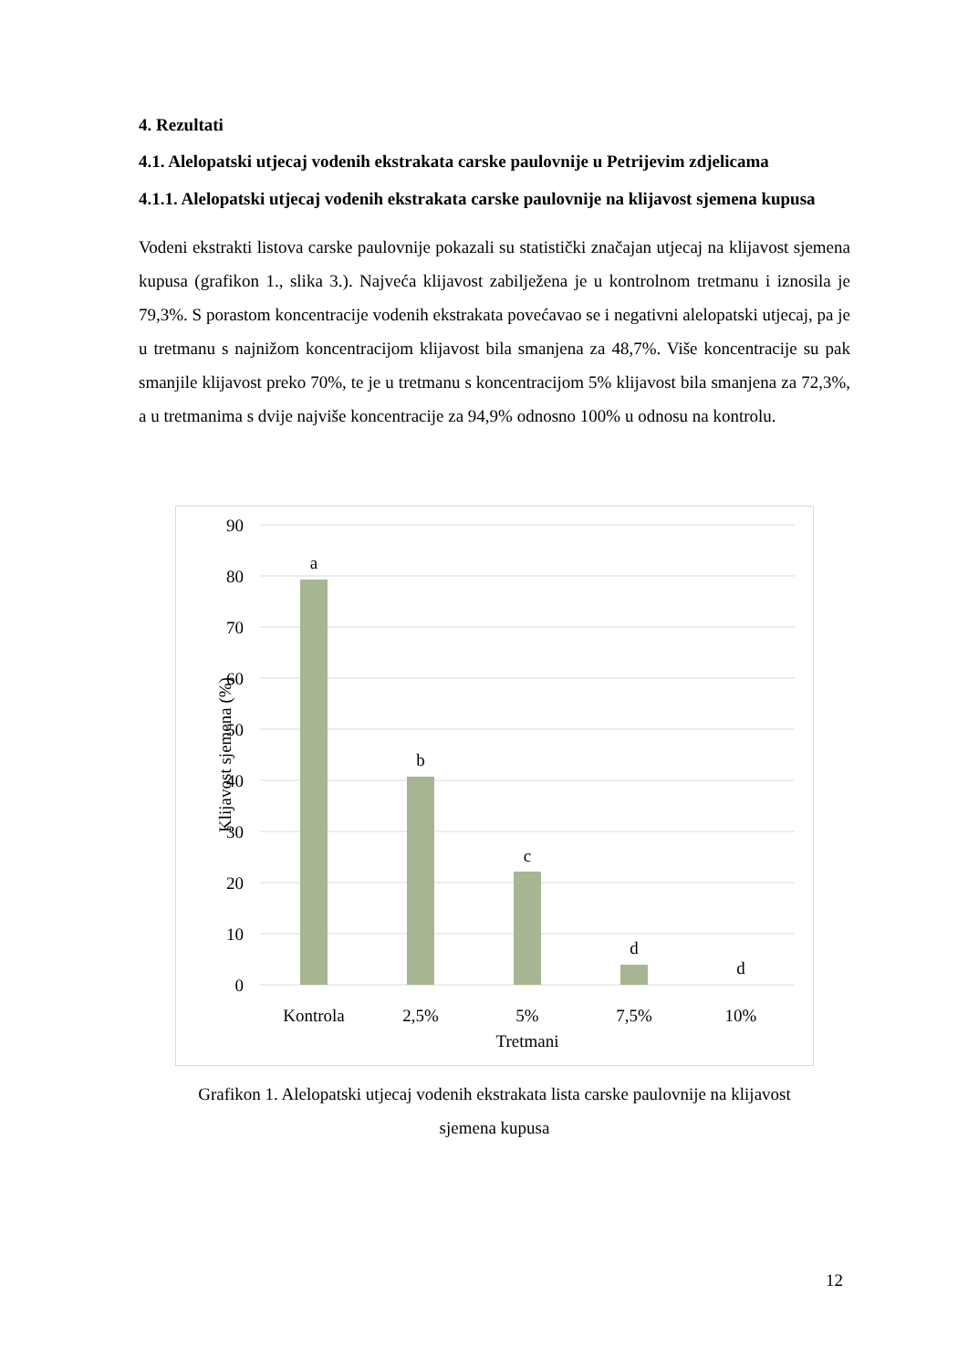4. Rezultati
4.1. Alelopatski utjecaj vodenih ekstrakata carske paulovnije u Petrijevim zdjelicama
4.1.1. Alelopatski utjecaj vodenih ekstrakata carske paulovnije na klijavost sjemena kupusa
Vodeni ekstrakti listova carske paulovnije pokazali su statistički značajan utjecaj na klijavost sjemena kupusa (grafikon 1., slika 3.). Najveća klijavost zabilježena je u kontrolnom tretmanu i iznosila je 79,3%. S porastom koncentracije vodenih ekstrakata povećavao se i negativni alelopatski utjecaj, pa je u tretmanu s najnižom koncentracijom klijavost bila smanjena za 48,7%. Više koncentracije su pak smanjile klijavost preko 70%, te je u tretmanu s koncentracijom 5% klijavost bila smanjena za 72,3%, a u tretmanima s dvije najviše koncentracije za 94,9% odnosno 100% u odnosu na kontrolu.
90
80
70
60
50
40
30
20
10
0
a
b
c
d
d
Kontrola
2,5%
5%
7,5%
10%
Tretmani
Klijavost sjemena (%)
Grafikon 1. Alelopatski utjecaj vodenih ekstrakata lista carske paulovnije na klijavost
sjemena kupusa
12